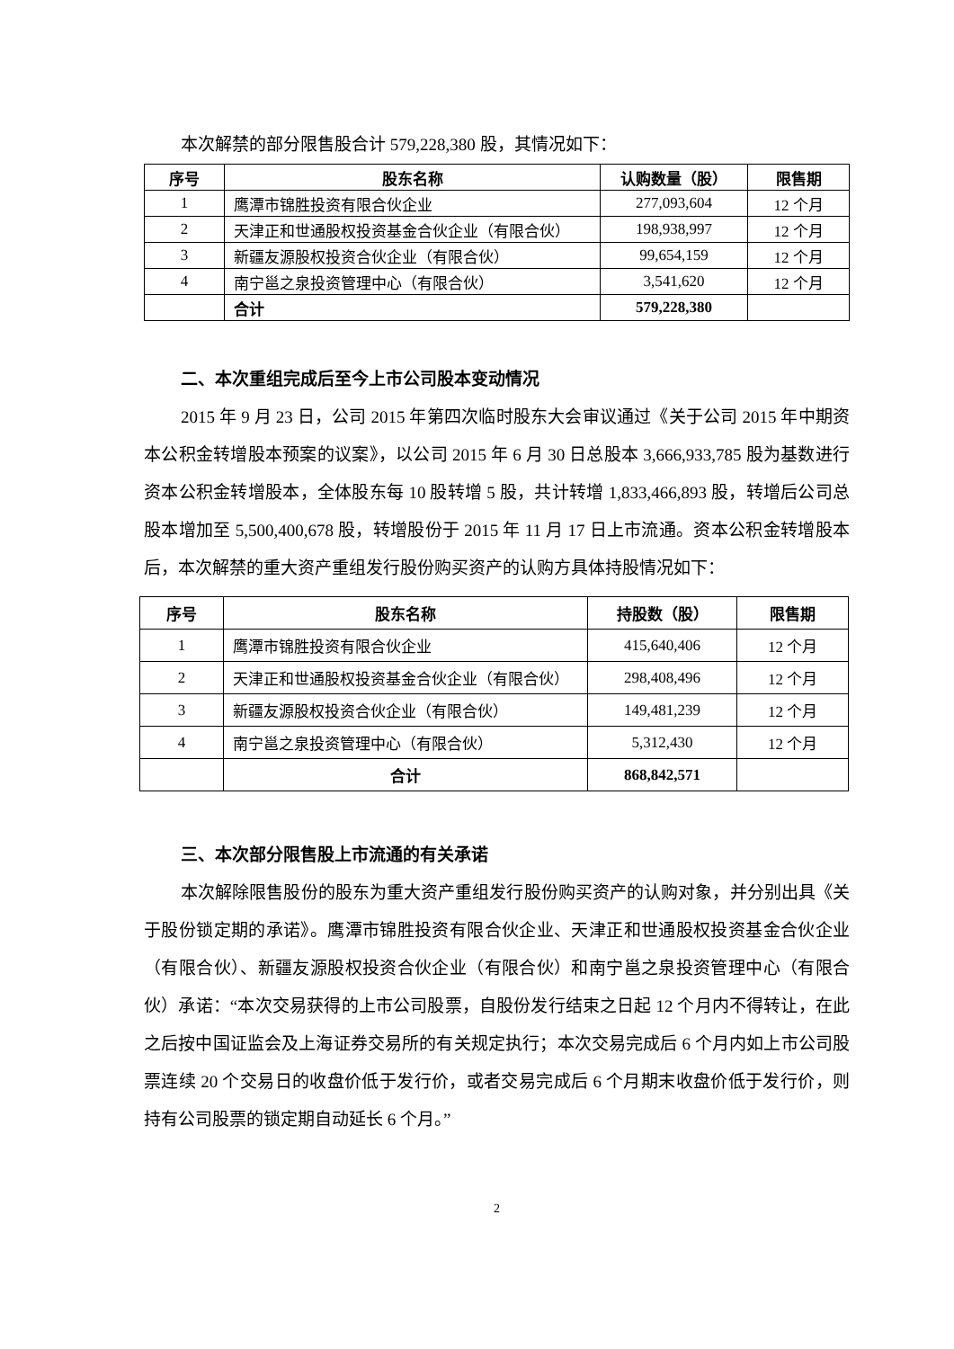本次解禁的部分限售股合计 579,228,380 股，其情况如下：
| 序号 | 股东名称 | 认购数量（股） | 限售期 |
| --- | --- | --- | --- |
| 1 | 鹰潭市锦胜投资有限合伙企业 | 277,093,604 | 12 个月 |
| 2 | 天津正和世通股权投资基金合伙企业（有限合伙） | 198,938,997 | 12 个月 |
| 3 | 新疆友源股权投资合伙企业（有限合伙） | 99,654,159 | 12 个月 |
| 4 | 南宁邕之泉投资管理中心（有限合伙） | 3,541,620 | 12 个月 |
| | 合计 | 579,228,380 | |
二、本次重组完成后至今上市公司股本变动情况
2015 年 9 月 23 日，公司 2015 年第四次临时股东大会审议通过《关于公司 2015 年中期资本公积金转增股本预案的议案》，以公司 2015 年 6 月 30 日总股本 3,666,933,785 股为基数进行资本公积金转增股本，全体股东每 10 股转增 5 股，共计转增 1,833,466,893 股，转增后公司总股本增加至 5,500,400,678 股，转增股份于 2015 年 11 月 17 日上市流通。资本公积金转增股本后，本次解禁的重大资产重组发行股份购买资产的认购方具体持股情况如下：
| 序号 | 股东名称 | 持股数（股） | 限售期 |
| --- | --- | --- | --- |
| 1 | 鹰潭市锦胜投资有限合伙企业 | 415,640,406 | 12 个月 |
| 2 | 天津正和世通股权投资基金合伙企业（有限合伙） | 298,408,496 | 12 个月 |
| 3 | 新疆友源股权投资合伙企业（有限合伙） | 149,481,239 | 12 个月 |
| 4 | 南宁邕之泉投资管理中心（有限合伙） | 5,312,430 | 12 个月 |
| | 合计 | 868,842,571 | |
三、本次部分限售股上市流通的有关承诺
本次解除限售股份的股东为重大资产重组发行股份购买资产的认购对象，并分别出具《关于股份锁定期的承诺》。鹰潭市锦胜投资有限合伙企业、天津正和世通股权投资基金合伙企业（有限合伙）、新疆友源股权投资合伙企业（有限合伙）和南宁邕之泉投资管理中心（有限合伙）承诺：“本次交易获得的上市公司股票，自股份发行结束之日起 12 个月内不得转让，在此之后按中国证监会及上海证券交易所的有关规定执行；本次交易完成后 6 个月内如上市公司股票连续 20 个交易日的收盘价低于发行价，或者交易完成后 6 个月期末收盘价低于发行价，则持有公司股票的锁定期自动延长 6 个月。”
2